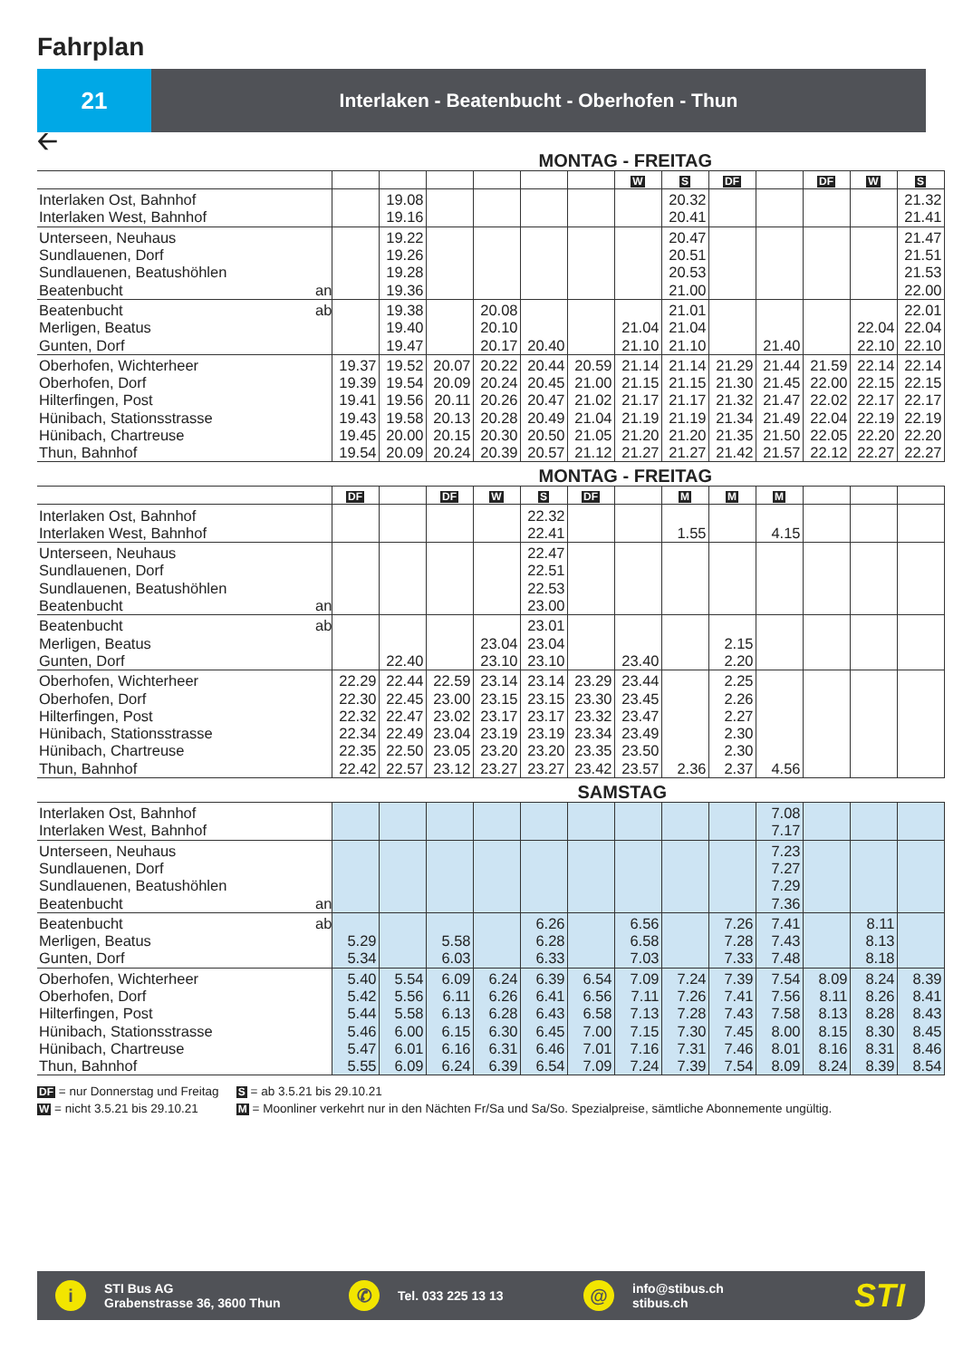Fahrplan
21
Interlaken - Beatenbucht - Oberhofen - Thun
🡠
MONTAG - FREITAG
| | | | | | | | | W | S | DF | | DF | W | S |
| Interlaken Ost, Bahnhof | | | 19.08 | | | | | | 20.32 | | | | | 21.32 |
| Interlaken West, Bahnhof | | | 19.16 | | | | | | 20.41 | | | | | 21.41 |
| Unterseen, Neuhaus | | | 19.22 | | | | | | 20.47 | | | | | 21.47 |
| Sundlauenen, Dorf | | | 19.26 | | | | | | 20.51 | | | | | 21.51 |
| Sundlauenen, Beatushöhlen | | | 19.28 | | | | | | 20.53 | | | | | 21.53 |
| Beatenbucht | an | | 19.36 | | | | | | 21.00 | | | | | 22.00 |
| Beatenbucht | ab | | 19.38 | | 20.08 | | | | 21.01 | | | | | 22.01 |
| Merligen, Beatus | | | 19.40 | | 20.10 | | | 21.04 | 21.04 | | | | 22.04 | 22.04 |
| Gunten, Dorf | | | 19.47 | | 20.17 | 20.40 | | 21.10 | 21.10 | | 21.40 | | 22.10 | 22.10 |
| Oberhofen, Wichterheer | | 19.37 | 19.52 | 20.07 | 20.22 | 20.44 | 20.59 | 21.14 | 21.14 | 21.29 | 21.44 | 21.59 | 22.14 | 22.14 |
| Oberhofen, Dorf | | 19.39 | 19.54 | 20.09 | 20.24 | 20.45 | 21.00 | 21.15 | 21.15 | 21.30 | 21.45 | 22.00 | 22.15 | 22.15 |
| Hilterfingen, Post | | 19.41 | 19.56 | 20.11 | 20.26 | 20.47 | 21.02 | 21.17 | 21.17 | 21.32 | 21.47 | 22.02 | 22.17 | 22.17 |
| Hünibach, Stationsstrasse | | 19.43 | 19.58 | 20.13 | 20.28 | 20.49 | 21.04 | 21.19 | 21.19 | 21.34 | 21.49 | 22.04 | 22.19 | 22.19 |
| Hünibach, Chartreuse | | 19.45 | 20.00 | 20.15 | 20.30 | 20.50 | 21.05 | 21.20 | 21.20 | 21.35 | 21.50 | 22.05 | 22.20 | 22.20 |
| Thun, Bahnhof | | 19.54 | 20.09 | 20.24 | 20.39 | 20.57 | 21.12 | 21.27 | 21.27 | 21.42 | 21.57 | 22.12 | 22.27 | 22.27 |
MONTAG - FREITAG
| | | DF | | DF | W | S | DF | | M | M | M | | | |
| Interlaken Ost, Bahnhof | | | | | | 22.32 | | | | | | | | |
| Interlaken West, Bahnhof | | | | | | 22.41 | | | 1.55 | | 4.15 | | | |
| Unterseen, Neuhaus | | | | | | 22.47 | | | | | | | | |
| Sundlauenen, Dorf | | | | | | 22.51 | | | | | | | | |
| Sundlauenen, Beatushöhlen | | | | | | 22.53 | | | | | | | | |
| Beatenbucht | an | | | | | 23.00 | | | | | | | | |
| Beatenbucht | ab | | | | | 23.01 | | | | | | | | |
| Merligen, Beatus | | | | | 23.04 | 23.04 | | | | 2.15 | | | | |
| Gunten, Dorf | | | 22.40 | | 23.10 | 23.10 | | 23.40 | | 2.20 | | | | |
| Oberhofen, Wichterheer | | 22.29 | 22.44 | 22.59 | 23.14 | 23.14 | 23.29 | 23.44 | | 2.25 | | | | |
| Oberhofen, Dorf | | 22.30 | 22.45 | 23.00 | 23.15 | 23.15 | 23.30 | 23.45 | | 2.26 | | | | |
| Hilterfingen, Post | | 22.32 | 22.47 | 23.02 | 23.17 | 23.17 | 23.32 | 23.47 | | 2.27 | | | | |
| Hünibach, Stationsstrasse | | 22.34 | 22.49 | 23.04 | 23.19 | 23.19 | 23.34 | 23.49 | | 2.30 | | | | |
| Hünibach, Chartreuse | | 22.35 | 22.50 | 23.05 | 23.20 | 23.20 | 23.35 | 23.50 | | 2.30 | | | | |
| Thun, Bahnhof | | 22.42 | 22.57 | 23.12 | 23.27 | 23.27 | 23.42 | 23.57 | 2.36 | 2.37 | 4.56 | | | |
SAMSTAG
| Interlaken Ost, Bahnhof | | | | | | | | | | | 7.08 | | | |
| Interlaken West, Bahnhof | | | | | | | | | | | 7.17 | | | |
| Unterseen, Neuhaus | | | | | | | | | | | 7.23 | | | |
| Sundlauenen, Dorf | | | | | | | | | | | 7.27 | | | |
| Sundlauenen, Beatushöhlen | | | | | | | | | | | 7.29 | | | |
| Beatenbucht | an | | | | | | | | | | 7.36 | | | |
| Beatenbucht | ab | | | | | 6.26 | | 6.56 | | 7.26 | 7.41 | | 8.11 | |
| Merligen, Beatus | | 5.29 | | 5.58 | | 6.28 | | 6.58 | | 7.28 | 7.43 | | 8.13 | |
| Gunten, Dorf | | 5.34 | | 6.03 | | 6.33 | | 7.03 | | 7.33 | 7.48 | | 8.18 | |
| Oberhofen, Wichterheer | | 5.40 | 5.54 | 6.09 | 6.24 | 6.39 | 6.54 | 7.09 | 7.24 | 7.39 | 7.54 | 8.09 | 8.24 | 8.39 |
| Oberhofen, Dorf | | 5.42 | 5.56 | 6.11 | 6.26 | 6.41 | 6.56 | 7.11 | 7.26 | 7.41 | 7.56 | 8.11 | 8.26 | 8.41 |
| Hilterfingen, Post | | 5.44 | 5.58 | 6.13 | 6.28 | 6.43 | 6.58 | 7.13 | 7.28 | 7.43 | 7.58 | 8.13 | 8.28 | 8.43 |
| Hünibach, Stationsstrasse | | 5.46 | 6.00 | 6.15 | 6.30 | 6.45 | 7.00 | 7.15 | 7.30 | 7.45 | 8.00 | 8.15 | 8.30 | 8.45 |
| Hünibach, Chartreuse | | 5.47 | 6.01 | 6.16 | 6.31 | 6.46 | 7.01 | 7.16 | 7.31 | 7.46 | 8.01 | 8.16 | 8.31 | 8.46 |
| Thun, Bahnhof | | 5.55 | 6.09 | 6.24 | 6.39 | 6.54 | 7.09 | 7.24 | 7.39 | 7.54 | 8.09 | 8.24 | 8.39 | 8.54 |
DF = nur Donnerstag und Freitag S = ab 3.5.21 bis 29.10.21
W = nicht 3.5.21 bis 29.10.21 M = Moonliner verkehrt nur in den Nächten Fr/Sa und Sa/So. Spezialpreise, sämtliche Abonnemente ungültig.
i
STI Bus AG
Grabenstrasse 36, 3600 Thun
✆
Tel. 033 225 13 13
@
info@stibus.ch
stibus.ch
STI